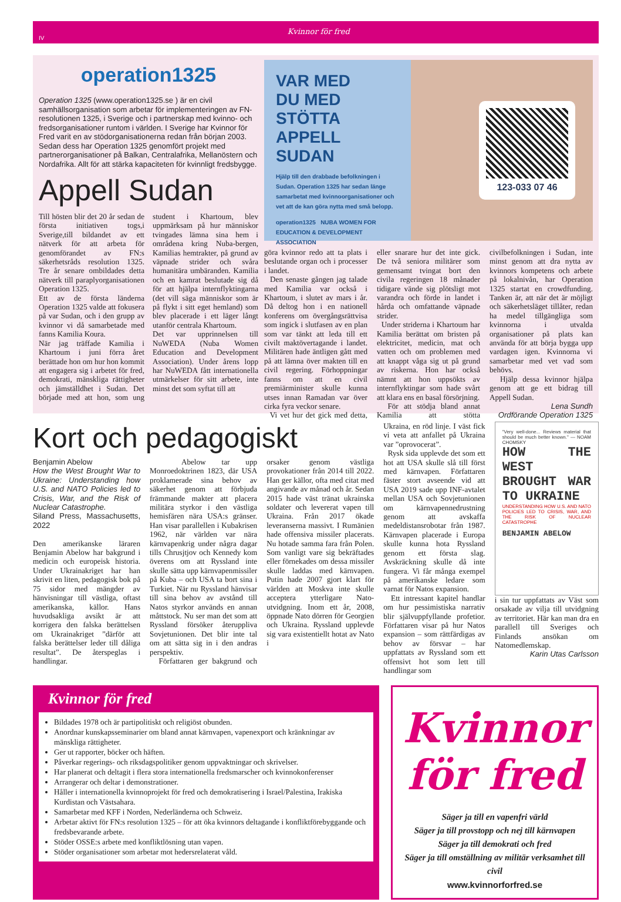IV Kvinnor för fred
operation1325
Operation 1325 (www.operation1325.se ) är en civil samhällsorganisation som arbetar för implementeringen av FN-resolutionen 1325, i Sverige och i partnerskap med kvinno- och fredsorganisationer runtom i världen. I Sverige har Kvinnor för Fred varit en av stödorganisationerna redan från början 2003. Sedan dess har Operation 1325 genomfört projekt med partnerorganisationer på Balkan, Centralafrika, Mellanöstern och Nordafrika. Allt för att stärka kapaciteten för kvinnligt fredsbygge.
Appell Sudan
Till hösten blir det 20 år sedan de första initiativen togs,i Sverige,till bildandet av ett nätverk för att arbeta för genomförandet av FN:s säkerhetsråds resolution 1325. Tre år senare ombildades detta nätverk till paraplyorganisationen Operation 1325.
Ett av de första länderna Operation 1325 valde att fokusera på var Sudan, och i den grupp av kvinnor vi då samarbetade med fanns Kamilia Koura.
När jag träffade Kamilia i Khartoum i juni förra året berättade hon om hur hon kommit att engagera sig i arbetet för fred, demokrati, mänskliga rättigheter och jämställdhet i Sudan. Det började med att hon, som ung student i Khartoum, blev uppmärksam på hur människor tvingades lämna sina hem i områdena kring Nuba-bergen, Kamilias hemtrakter, på grund av väpnade strider och svåra humanitära umbäranden. Kamilia och en kamrat beslutade sig då för att hjälpa internflyktingarna (det vill säga människor som är på flykt i sitt eget hemland) som blev placerade i ett läger långt utanför centrala Khartoum.
Det var upprinnelsen till NuWEDA (Nuba Women Education and Development Association). Under årens lopp har NuWEDA fått internationella utmärkelser för sitt arbete, inte minst det som syftat till att
VAR MED
DU MED STÖTTA
APPELL SUDAN
Hjälp till den drabbade befolkningen i Sudan. Operation 1325 har sedan länge samarbetat med kvinnoorganisationer och vet att de kan göra nytta med små belopp.
operation1325 NUBA WOMEN FOR EDUCATION & DEVELOPMENT ASSOCIATION
123-033 07 46
göra kvinnor redo att ta plats i beslutande organ och i processer i landet.
Den senaste gången jag talade med Kamilia var också i Khartoum, i slutet av mars i år. Då deltog hon i en nationell konferens om övergångsrättvisa som ingick i slutfasen av en plan som var tänkt att leda till ett civilt maktövertagande i landet. Militären hade äntligen gått med på att lämna över makten till en civil regering. Förhoppningar fanns om att en civil premiärminister skulle kunna utses innan Ramadan var över cirka fyra veckor senare.
Vi vet hur det gick med detta, eller snarare hur det inte gick. De två seniora militärer som gemensamt tvingat bort den civila regeringen 18 månader tidigare vände sig plötsligt mot varandra och förde in landet i hårda och omfattande väpnade strider.
Under striderna i Khartoum har Kamilia berättat om bristen på elektricitet, medicin, mat och vatten och om problemen med att knappt våga sig ut på grund av riskerna. Hon har också nämnt att hon uppsökts av internflyktingar som hade svårt att klara ens en basal försörjning.
För att stödja bland annat Kamilia att stötta civilbefolkningen i Sudan, inte minst genom att dra nytta av kvinnors kompetens och arbete på lokalnivån, har Operation 1325 startat en crowdfunding. Tanken är, att när det är möjligt och säkerhetsläget tillåter, redan ha medel tillgängliga som kvinnorna i utvalda organisationer på plats kan använda för att börja bygga upp vardagen igen. Kvinnorna vi samarbetar med vet vad som behövs.
Hjälp dessa kvinnor hjälpa genom att ge ett bidrag till Appell Sudan.
Lena Sundh
Ordförande Operation 1325
Kort och pedagogiskt
Benjamin Abelow
How the West Brought War to Ukraine: Understanding how U.S. and NATO Policies led to Crisis, War, and the Risk of Nuclear Catastrophe.
Siland Press, Massachusetts, 2022
Den amerikanske läraren Benjamin Abelow har bakgrund i medicin och europeisk historia. Under Ukrainakriget har han skrivit en liten, pedagogisk bok på 75 sidor med mängder av hänvisningar till västliga, oftast amerikanska, källor. Hans huvudsakliga avsikt är att korrigera den falska berättelsen om Ukrainakriget ”därför att falska berättelser leder till dåliga resultat”. De återspeglas i handlingar.
Abelow tar upp Monroedoktrinen 1823, där USA proklamerade sina behov av säkerhet genom att förbjuda främmande makter att placera militära styrkor i den västliga hemisfären nära USA:s gränser. Han visar parallellen i Kubakrisen 1962, när världen var nära kärnvapenkrig under några dagar tills Chrusjtjov och Kennedy kom överens om att Ryssland inte skulle sätta upp kärnvapenmissiler på Kuba – och USA ta bort sina i Turkiet. När nu Ryssland hänvisar till sina behov av avstånd till Natos styrkor används en annan måttstock. Nu ser man det som att Ryssland försöker återuppliva Sovjetunionen. Det blir inte tal om att sätta sig in i den andras perspektiv.
Författaren ger bakgrund och orsaker genom västliga provokationer från 2014 till 2022. Han ger källor, ofta med citat med angivande av månad och år. Sedan 2015 hade väst tränat ukrainska soldater och levererat vapen till Ukraina. Från 2017 ökade leveranserna massivt. I Rumänien hade offensiva missiler placerats. Nu hotade samma fara från Polen. Som vanligt vare sig bekräftades eller förnekades om dessa missiler skulle laddas med kärnvapen. Putin hade 2007 gjort klart för världen att Moskva inte skulle acceptera ytterligare Nato-utvidgning. Inom ett år, 2008, öppnade Nato dörren för Georgien och Ukraina. Ryssland upplevde sig vara existentiellt hotat av Nato i
Ukraina, en röd linje. I väst fick vi veta att anfallet på Ukraina var ”oprovocerat”.
Rysk sida upplevde det som ett hot att USA skulle slå till först med kärnvapen. Författaren fäster stort avseende vid att USA 2019 sade upp INF-avtalet mellan USA och Sovjetunionen om kärnvapennedrustning genom att avskaffa medeldistansrobotar från 1987. Kärnvapen placerade i Europa skulle kunna hota Ryssland genom ett första slag. Avskräckning skulle då inte fungera. Vi får många exempel på amerikanske ledare som varnat för Natos expansion.
Ett intressant kapitel handlar om hur pessimistiska narrativ blir självuppfyllande profetior. Författaren visar på hur Natos expansion – som rättfärdigas av behov av försvar – har uppfattats av Ryssland som ett offensivt hot som lett till handlingar som
"Very well-done... Reviews material that should be much better known." — NOAM CHOMSKY
HOW THE WEST BROUGHT WAR TO UKRAINE
UNDERSTANDING HOW U.S. AND NATO POLICIES LED TO CRISIS, WAR, AND THE RISK OF NUCLEAR CATASTROPHE
BENJAMIN ABELOW
i sin tur uppfattats av Väst som orsakade av vilja till utvidgning av territoriet. Här kan man dra en parallell till Sveriges och Finlands ansökan om Natomedlemskap.
Karin Utas Carlsson
Kvinnor för fred
Bildades 1978 och är partipolitiskt och religiöst obunden.
Anordnar kunskapsseminarier om bland annat kärnvapen, vapenexport och kränkningar av mänskliga rättigheter.
Ger ut rapporter, böcker och häften.
Påverkar regerings- och riksdagspolitiker genom uppvaktningar och skrivelser.
Har planerat och deltagit i flera stora internationella fredsmarscher och kvinnokonferenser
Arrangerar och deltar i demonstrationer.
Håller i internationella kvinnoprojekt för fred och demokratisering i Israel/Palestina, Irakiska Kurdistan och Västsahara.
Samarbetar med KFF i Norden, Nederländerna och Schweiz.
Arbetar aktivt för FN:s resolution 1325 – för att öka kvinnors deltagande i konfliktförebyggande och fredsbevarande arbete.
Stöder OSSE:s arbete med konfliktlösning utan vapen.
Stöder organisationer som arbetar mot hedersrelaterat våld.
Kvinnor
för fred
Säger ja till en vapenfri värld
Säger ja till provstopp och nej till kärnvapen
Säger ja till demokrati och fred
Säger ja till omställning av militär verksamhet till civil
www.kvinnorforfred.se